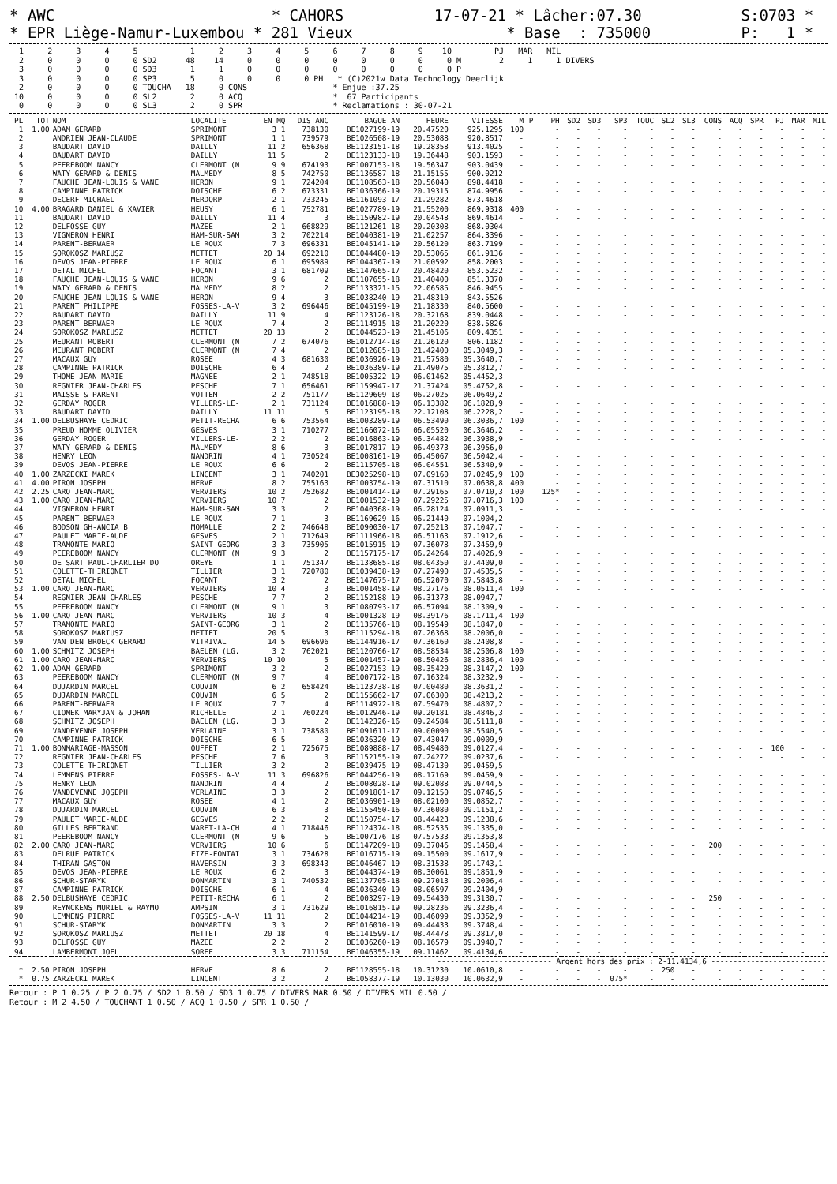* AWC                        * CAHORS          17-07-21 * Lâcher:07.30           S:0703 *
* EPR Liège-Namur-Luxembou * 281 Vieux                 * Base  : 735000          P:   1 *
  1     2     3     4     5           1     2     3     4     5     6     7     8     9    10         PJ   MAR   MIL
  2     0     0     0     0 SD2      48    14     0     0     0     0     0     0     0     0 M        2     1     1 DIVERS
  3     0     0     0     0 SD3       1     1     0     0     0     0     0     0     0     0 P
  3     0     0     0     0 SP3       5     0     0     0     0 PH   * (C)2021w Data Technology Deerlijk
  2     0     0     0     0 TOUCHA   18     0 CONS                  * Enjue :37.25
 10     0     0     0     0 SL2       2     0 ACQ                   *  67 Participants
  0     0     0     0     0 SL3       2     0 SPR                   * Reclamations : 30-07-21
| PL | TOT | NOM | LOCALITE | EN MQ | DISTANC | BAGUE AN | HEURE | VITESSE | M | P | PH | SD2 | SD3 | SP3 | TOUC | SL2 | SL3 | CONS | ACQ | SPR | PJ | MAR | MIL |
| --- | --- | --- | --- | --- | --- | --- | --- | --- | --- | --- | --- | --- | --- | --- | --- | --- | --- | --- | --- | --- | --- | --- | --- |
| 1 | 1.00 | ADAM GERARD | SPRIMONT | 3 1 | 738130 | BE1027199-19 | 20.47520 | 925.1295 | 100 | | - | - | - | - | - | - | - | - | - | - | - | - | - |
| 2 | | ANDRIEN JEAN-CLAUDE | SPRIMONT | 1 1 | 739579 | BE1026508-19 | 20.53088 | 920.8517 | - | | - | - | - | - | - | - | - | - | - | - | - | - | - |
| 3 | | BAUDART DAVID | DAILLY | 11 2 | 656368 | BE1123151-18 | 19.28358 | 913.4025 | - | | - | - | - | - | - | - | - | - | - | - | - | - | - |
| 4 | | BAUDART DAVID | DAILLY | 11 5 | 2 | BE1123133-18 | 19.36448 | 903.1593 | - | | - | - | - | - | - | - | - | - | - | - | - | - | - |
| 5 | | PEEREBOOM NANCY | CLERMONT (N | 9 9 | 674193 | BE1007153-18 | 19.56347 | 903.0439 | - | | - | - | - | - | - | - | - | - | - | - | - | - | - |
| 6 | | WATY GERARD & DENIS | MALMEDY | 8 5 | 742750 | BE1136587-18 | 21.15155 | 900.0212 | - | | - | - | - | - | - | - | - | - | - | - | - | - | - |
| 7 | | FAUCHE JEAN-LOUIS & VANE | HERON | 9 1 | 724204 | BE1108563-18 | 20.56040 | 898.4418 | - | | - | - | - | - | - | - | - | - | - | - | - | - | - |
| 8 | | CAMPINNE PATRICK | DOISCHE | 6 2 | 673331 | BE1036366-19 | 20.19315 | 874.9956 | - | | - | - | - | - | - | - | - | - | - | - | - | - | - |
| 9 | | DECERF MICHAEL | MERDORP | 2 1 | 733245 | BE1161093-17 | 21.29282 | 873.4618 | - | | - | - | - | - | - | - | - | - | - | - | - | - | - |
| 10 | 4.00 | BRAGARD DANIEL & XAVIER | HEUSY | 6 1 | 752781 | BE1027789-19 | 21.55200 | 869.9318 | 400 | | - | - | - | - | - | - | - | - | - | - | - | - | - |
| 11 | | BAUDART DAVID | DAILLY | 11 4 | 3 | BE1150982-19 | 20.04548 | 869.4614 | - | | - | - | - | - | - | - | - | - | - | - | - | - | - |
| 12 | | DELFOSSE GUY | MAZEE | 2 1 | 668829 | BE1121261-18 | 20.20308 | 868.0304 | - | | - | - | - | - | - | - | - | - | - | - | - | - | - |
| 13 | | VIGNERON HENRI | HAM-SUR-SAM | 3 2 | 702214 | BE1040381-19 | 21.02257 | 864.3396 | - | | - | - | - | - | - | - | - | - | - | - | - | - | - |
| 14 | | PARENT-BERWAER | LE ROUX | 7 3 | 696331 | BE1045141-19 | 20.56120 | 863.7199 | - | | - | - | - | - | - | - | - | - | - | - | - | - | - |
| 15 | | SOROKOSZ MARIUSZ | METTET | 20 14 | 692210 | BE1044480-19 | 20.53065 | 861.9136 | - | | - | - | - | - | - | - | - | - | - | - | - | - | - |
| 16 | | DEVOS JEAN-PIERRE | LE ROUX | 6 1 | 695989 | BE1044367-19 | 21.00592 | 858.2003 | - | | - | - | - | - | - | - | - | - | - | - | - | - | - |
| 17 | | DETAL MICHEL | FOCANT | 3 1 | 681709 | BE1147665-17 | 20.48420 | 853.5232 | - | | - | - | - | - | - | - | - | - | - | - | - | - | - |
| 18 | | FAUCHE JEAN-LOUIS & VANE | HERON | 9 6 | 2 | BE1107655-18 | 21.40400 | 851.3370 | - | | - | - | - | - | - | - | - | - | - | - | - | - | - |
| 19 | | WATY GERARD & DENIS | MALMEDY | 8 2 | 2 | BE1133321-15 | 22.06585 | 846.9455 | - | | - | - | - | - | - | - | - | - | - | - | - | - | - |
| 20 | | FAUCHE JEAN-LOUIS & VANE | HERON | 9 4 | 3 | BE1038240-19 | 21.48310 | 843.5526 | - | | - | - | - | - | - | - | - | - | - | - | - | - | - |
| 21 | | PARENT PHILIPPE | FOSSES-LA-V | 3 2 | 696446 | BE1045199-19 | 21.18330 | 840.5600 | - | | - | - | - | - | - | - | - | - | - | - | - | - | - |
| 22 | | BAUDART DAVID | DAILLY | 11 9 | 4 | BE1123126-18 | 20.32168 | 839.0448 | - | | - | - | - | - | - | - | - | - | - | - | - | - | - |
| 23 | | PARENT-BERWAER | LE ROUX | 7 4 | 2 | BE1114915-18 | 21.20220 | 838.5826 | - | | - | - | - | - | - | - | - | - | - | - | - | - | - |
| 24 | | SOROKOSZ MARIUSZ | METTET | 20 13 | 2 | BE1044523-19 | 21.45106 | 809.4351 | - | | - | - | - | - | - | - | - | - | - | - | - | - | - |
| 25 | | MEURANT ROBERT | CLERMONT (N | 7 2 | 674076 | BE1012714-18 | 21.26120 | 806.1182 | - | | - | - | - | - | - | - | - | - | - | - | - | - | - |
| 26 | | MEURANT ROBERT | CLERMONT (N | 7 4 | 2 | BE1012685-18 | 21.42400 | 05.3049,3 | - | | - | - | - | - | - | - | - | - | - | - | - | - | - |
| 27 | | MACAUX GUY | ROSEE | 4 3 | 681630 | BE1036926-19 | 21.57580 | 05.3640,7 | - | | - | - | - | - | - | - | - | - | - | - | - | - | - |
| 28 | | CAMPINNE PATRICK | DOISCHE | 6 4 | 2 | BE1036389-19 | 21.49075 | 05.3812,7 | - | | - | - | - | - | - | - | - | - | - | - | - | - | - |
| 29 | | THOME JEAN-MARIE | MAGNEE | 2 1 | 748518 | BE1005322-19 | 06.01462 | 05.4452,3 | - | | - | - | - | - | - | - | - | - | - | - | - | - | - |
| 30 | | REGNIER JEAN-CHARLES | PESCHE | 7 1 | 656461 | BE1159947-17 | 21.37424 | 05.4752,8 | - | | - | - | - | - | - | - | - | - | - | - | - | - | - |
| 31 | | MAISSE & PARENT | VOTTEM | 2 2 | 751177 | BE1129609-18 | 06.27025 | 06.0649,2 | - | | - | - | - | - | - | - | - | - | - | - | - | - | - |
| 32 | | GERDAY ROGER | VILLERS-LE- | 2 1 | 731124 | BE1016888-19 | 06.13382 | 06.1828,9 | - | | - | - | - | - | - | - | - | - | - | - | - | - | - |
| 33 | | BAUDART DAVID | DAILLY | 11 11 | 5 | BE1123195-18 | 22.12108 | 06.2228,2 | - | | - | - | - | - | - | - | - | - | - | - | - | - | - |
| 34 | 1.00 | DELBUSHAYE CEDRIC | PETIT-RECHA | 6 6 | 753564 | BE1003289-19 | 06.53490 | 06.3036,7 | 100 | | - | - | - | - | - | - | - | - | - | - | - | - | - |
| 35 | | PREUD'HOMME OLIVIER | GESVES | 3 1 | 710277 | BE1166072-16 | 06.05520 | 06.3646,2 | - | | - | - | - | - | - | - | - | - | - | - | - | - | - |
| 36 | | GERDAY ROGER | VILLERS-LE- | 2 2 | 2 | BE1016863-19 | 06.34482 | 06.3938,9 | - | | - | - | - | - | - | - | - | - | - | - | - | - | - |
| 37 | | WATY GERARD & DENIS | MALMEDY | 8 6 | 3 | BE1017817-19 | 06.49373 | 06.3956,0 | - | | - | - | - | - | - | - | - | - | - | - | - | - | - |
| 38 | | HENRY LEON | NANDRIN | 4 1 | 730524 | BE1008161-19 | 06.45067 | 06.5042,4 | - | | - | - | - | - | - | - | - | - | - | - | - | - | - |
| 39 | | DEVOS JEAN-PIERRE | LE ROUX | 6 6 | 2 | BE1115705-18 | 06.04551 | 06.5340,9 | - | | - | - | - | - | - | - | - | - | - | - | - | - | - |
| 40 | 1.00 | ZARZECKI MAREK | LINCENT | 3 1 | 740201 | BE3025298-18 | 07.09160 | 07.0245,9 | 100 | | - | - | - | - | - | - | - | - | - | - | - | - | - |
| 41 | 4.00 | PIRON JOSEPH | HERVE | 8 2 | 755163 | BE1003754-19 | 07.31510 | 07.0638,8 | 400 | | - | - | - | - | - | - | - | - | - | - | - | - | - |
| 42 | 2.25 | CARO JEAN-MARC | VERVIERS | 10 2 | 752682 | BE1001414-19 | 07.29165 | 07.0710,3 | 100 | | 125* | - | - | - | - | - | - | - | - | - | - | - | - |
| 43 | 1.00 | CARO JEAN-MARC | VERVIERS | 10 7 | 2 | BE1001532-19 | 07.29225 | 07.0716,3 | 100 | | - | - | - | - | - | - | - | - | - | - | - | - | - |
| 44 | | VIGNERON HENRI | HAM-SUR-SAM | 3 3 | 2 | BE1040368-19 | 06.28124 | 07.0911,3 | - | | - | - | - | - | - | - | - | - | - | - | - | - | - |
| 45 | | PARENT-BERWAER | LE ROUX | 7 1 | 3 | BE1169629-16 | 06.21440 | 07.1004,2 | - | | - | - | - | - | - | - | - | - | - | - | - | - | - |
| 46 | | BODSON GH-ANCIA B | MOMALLE | 2 2 | 746648 | BE1090030-17 | 07.25213 | 07.1047,7 | - | | - | - | - | - | - | - | - | - | - | - | - | - | - |
| 47 | | PAULET MARIE-AUDE | GESVES | 2 1 | 712649 | BE1111966-18 | 06.51163 | 07.1912,6 | - | | - | - | - | - | - | - | - | - | - | - | - | - | - |
| 48 | | TRAMONTE MARIO | SAINT-GEORG | 3 3 | 735905 | BE1015915-19 | 07.36078 | 07.3459,9 | - | | - | - | - | - | - | - | - | - | - | - | - | - | - |
| 49 | | PEEREBOOM NANCY | CLERMONT (N | 9 3 | 2 | BE1157175-17 | 06.24264 | 07.4026,9 | - | | - | - | - | - | - | - | - | - | - | - | - | - | - |
| 50 | | DE SART PAUL-CHARLIER DO | OREYE | 1 1 | 751347 | BE1138685-18 | 08.04350 | 07.4409,0 | - | | - | - | - | - | - | - | - | - | - | - | - | - | - |
| 51 | | COLETTE-THIRIONET | TILLIER | 3 1 | 720780 | BE1039438-19 | 07.27490 | 07.4535,5 | - | | - | - | - | - | - | - | - | - | - | - | - | - | - |
| 52 | | DETAL MICHEL | FOCANT | 3 2 | 2 | BE1147675-17 | 06.52070 | 07.5843,8 | - | | - | - | - | - | - | - | - | - | - | - | - | - | - |
| 53 | 1.00 | CARO JEAN-MARC | VERVIERS | 10 4 | 3 | BE1001458-19 | 08.27176 | 08.0511,4 | 100 | | - | - | - | - | - | - | - | - | - | - | - | - | - |
| 54 | | REGNIER JEAN-CHARLES | PESCHE | 7 7 | 2 | BE1152188-19 | 06.31373 | 08.0947,7 | - | | - | - | - | - | - | - | - | - | - | - | - | - | - |
| 55 | | PEEREBOOM NANCY | CLERMONT (N | 9 1 | 3 | BE1080793-17 | 06.57094 | 08.1309,9 | - | | - | - | - | - | - | - | - | - | - | - | - | - | - |
| 56 | 1.00 | CARO JEAN-MARC | VERVIERS | 10 3 | 4 | BE1001328-19 | 08.39176 | 08.1711,4 | 100 | | - | - | - | - | - | - | - | - | - | - | - | - | - |
| 57 | | TRAMONTE MARIO | SAINT-GEORG | 3 1 | 2 | BE1135766-18 | 08.19549 | 08.1847,0 | - | | - | - | - | - | - | - | - | - | - | - | - | - | - |
| 58 | | SOROKOSZ MARIUSZ | METTET | 20 5 | 3 | BE1115294-18 | 07.26368 | 08.2006,0 | - | | - | - | - | - | - | - | - | - | - | - | - | - | - |
| 59 | | VAN DEN BROECK GERARD | VITRIVAL | 14 5 | 696696 | BE1144916-17 | 07.36160 | 08.2408,8 | - | | - | - | - | - | - | - | - | - | - | - | - | - | - |
| 60 | 1.00 | SCHMITZ JOSEPH | BAELEN (LG. | 3 2 | 762021 | BE1120766-17 | 08.58534 | 08.2506,8 | 100 | | - | - | - | - | - | - | - | - | - | - | - | - | - |
| 61 | 1.00 | CARO JEAN-MARC | VERVIERS | 10 10 | 5 | BE1001457-19 | 08.50426 | 08.2836,4 | 100 | | - | - | - | - | - | - | - | - | - | - | - | - | - |
| 62 | 1.00 | ADAM GERARD | SPRIMONT | 3 2 | 2 | BE1027153-19 | 08.35420 | 08.3147,2 | 100 | | - | - | - | - | - | - | - | - | - | - | - | - | - |
| 63 | | PEEREBOOM NANCY | CLERMONT (N | 9 7 | 4 | BE1007172-18 | 07.16324 | 08.3232,9 | - | | - | - | - | - | - | - | - | - | - | - | - | - | - |
| 64 | | DUJARDIN MARCEL | COUVIN | 6 2 | 658424 | BE1123738-18 | 07.00480 | 08.3631,2 | - | | - | - | - | - | - | - | - | - | - | - | - | - | - |
| 65 | | DUJARDIN MARCEL | COUVIN | 6 5 | 2 | BE1155662-17 | 07.06300 | 08.4213,2 | - | | - | - | - | - | - | - | - | - | - | - | - | - | - |
| 66 | | PARENT-BERWAER | LE ROUX | 7 7 | 4 | BE1114972-18 | 07.59470 | 08.4807,2 | - | | - | - | - | - | - | - | - | - | - | - | - | - | - |
| 67 | | CIOMEK MARYJAN & JOHAN | RICHELLE | 2 1 | 760224 | BE1012946-19 | 09.20181 | 08.4846,3 | - | | - | - | - | - | - | - | - | - | - | - | - | - | - |
| 68 | | SCHMITZ JOSEPH | BAELEN (LG. | 3 3 | 2 | BE1142326-16 | 09.24584 | 08.5111,8 | - | | - | - | - | - | - | - | - | - | - | - | - | - | - |
| 69 | | VANDEVENNE JOSEPH | VERLAINE | 3 1 | 738580 | BE1091611-17 | 09.00090 | 08.5540,5 | - | | - | - | - | - | - | - | - | - | - | - | - | - | - |
| 70 | | CAMPINNE PATRICK | DOISCHE | 6 5 | 3 | BE1036320-19 | 07.43047 | 09.0009,9 | - | | - | - | - | - | - | - | - | - | - | - | - | - | - |
| 71 | 1.00 | BONMARIAGE-MASSON | OUFFET | 2 1 | 725675 | BE1089888-17 | 08.49480 | 09.0127,4 | - | | - | - | - | - | - | - | - | - | - | - | 100 | - | - |
| 72 | | REGNIER JEAN-CHARLES | PESCHE | 7 6 | 3 | BE1152155-19 | 07.24272 | 09.0237,6 | - | | - | - | - | - | - | - | - | - | - | - | - | - | - |
| 73 | | COLETTE-THIRIONET | TILLIER | 3 2 | 2 | BE1039475-19 | 08.47130 | 09.0459,5 | - | | - | - | - | - | - | - | - | - | - | - | - | - | - |
| 74 | | LEMMENS PIERRE | FOSSES-LA-V | 11 3 | 696826 | BE1044256-19 | 08.17169 | 09.0459,9 | - | | - | - | - | - | - | - | - | - | - | - | - | - | - |
| 75 | | HENRY LEON | NANDRIN | 4 4 | 2 | BE1008028-19 | 09.02088 | 09.0744,5 | - | | - | - | - | - | - | - | - | - | - | - | - | - | - |
| 76 | | VANDEVENNE JOSEPH | VERLAINE | 3 3 | 2 | BE1091801-17 | 09.12150 | 09.0746,5 | - | | - | - | - | - | - | - | - | - | - | - | - | - | - |
| 77 | | MACAUX GUY | ROSEE | 4 1 | 2 | BE1036901-19 | 08.02100 | 09.0852,7 | - | | - | - | - | - | - | - | - | - | - | - | - | - | - |
| 78 | | DUJARDIN MARCEL | COUVIN | 6 3 | 3 | BE1155450-16 | 07.36080 | 09.1151,2 | - | | - | - | - | - | - | - | - | - | - | - | - | - | - |
| 79 | | PAULET MARIE-AUDE | GESVES | 2 2 | 2 | BE1150754-17 | 08.44423 | 09.1238,6 | - | | - | - | - | - | - | - | - | - | - | - | - | - | - |
| 80 | | GILLES BERTRAND | WARET-LA-CH | 4 1 | 718446 | BE1124374-18 | 08.52535 | 09.1335,0 | - | | - | - | - | - | - | - | - | - | - | - | - | - | - |
| 81 | | PEEREBOOM NANCY | CLERMONT (N | 9 6 | 5 | BE1007176-18 | 07.57533 | 09.1353,8 | - | | - | - | - | - | - | - | - | - | - | - | - | - | - |
| 82 | 2.00 | CARO JEAN-MARC | VERVIERS | 10 6 | 6 | BE1147209-18 | 09.37046 | 09.1458,4 | - | | - | - | - | - | - | - | - | 200 | - | - | - | - | - |
| 83 | | DELRUE PATRICK | FIZE-FONTAI | 3 1 | 734628 | BE1016715-19 | 09.15500 | 09.1617,9 | - | | - | - | - | - | - | - | - | - | - | - | - | - | - |
| 84 | | THIRAN GASTON | HAVERSIN | 3 3 | 698343 | BE1046467-19 | 08.31538 | 09.1743,1 | - | | - | - | - | - | - | - | - | - | - | - | - | - | - |
| 85 | | DEVOS JEAN-PIERRE | LE ROUX | 6 2 | 3 | BE1044374-19 | 08.30061 | 09.1851,9 | - | | - | - | - | - | - | - | - | - | - | - | - | - | - |
| 86 | | SCHUR-STARYK | DONMARTIN | 3 1 | 740532 | BE1137705-18 | 09.27013 | 09.2006,4 | - | | - | - | - | - | - | - | - | - | - | - | - | - | - |
| 87 | | CAMPINNE PATRICK | DOISCHE | 6 1 | 4 | BE1036340-19 | 08.06597 | 09.2404,9 | - | | - | - | - | - | - | - | - | - | - | - | - | - | - |
| 88 | 2.50 | DELBUSHAYE CEDRIC | PETIT-RECHA | 6 1 | 2 | BE1003297-19 | 09.54430 | 09.3130,7 | - | | - | - | - | - | - | - | - | 250 | - | - | - | - | - |
| 89 | | REYNCKENS MURIEL & RAYMO | AMPSIN | 3 1 | 731629 | BE1016815-19 | 09.28236 | 09.3236,4 | - | | - | - | - | - | - | - | - | - | - | - | - | - | - |
| 90 | | LEMMENS PIERRE | FOSSES-LA-V | 11 11 | 2 | BE1044214-19 | 08.46099 | 09.3352,9 | - | | - | - | - | - | - | - | - | - | - | - | - | - | - |
| 91 | | SCHUR-STARYK | DONMARTIN | 3 3 | 2 | BE1016010-19 | 09.44433 | 09.3748,4 | - | | - | - | - | - | - | - | - | - | - | - | - | - | - |
| 92 | | SOROKOSZ MARIUSZ | METTET | 20 18 | 4 | BE1141599-17 | 08.44478 | 09.3817,0 | - | | - | - | - | - | - | - | - | - | - | - | - | - | - |
| 93 | | DELFOSSE GUY | MAZEE | 2 2 | 2 | BE1036260-19 | 08.16579 | 09.3940,7 | - | | - | - | - | - | - | - | - | - | - | - | - | - | - |
| 94 | | LAMBERMONT JOEL | SOREE | 3 3 | 711154 | BE1046355-19 | 09.11462 | 09.4134,6 | - | | - | - | - | - | - | - | - | - | - | - | - | - | - |
| -------------------------- Argent hors des prix : 2-11.4134,6 -------------------------- | | | | | | | | | | | | | | | | | | | | | | | |
| * | 2.50 | PIRON JOSEPH | HERVE | 8 6 | 2 | BE1128555-18 | 10.31230 | 10.0610,8 | - | | - | - | - | - | - | 250 | - | - | - | - | - | - | - |
| * | 0.75 | ZARZECKI MAREK | LINCENT | 3 2 | 2 | BE1058377-19 | 10.13030 | 10.0632,9 | - | | - | - | - | 075* | - | - | - | - | - | - | - | - | - |
Retour : P 1 0.25 / P 2 0.75 / SD2 1 0.50 / SD3 1 0.75 / DIVERS MAR 0.50 / DIVERS MIL 0.50 /
Retour : M 2 4.50 / TOUCHANT 1 0.50 / ACQ 1 0.50 / SPR 1 0.50 /